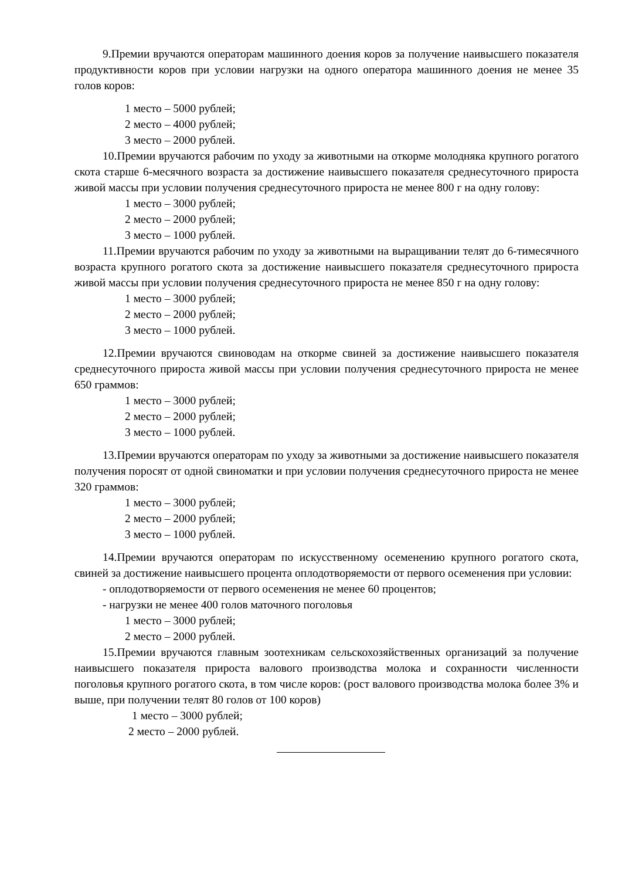9.Премии вручаются операторам машинного доения коров за получение наивысшего показателя продуктивности коров при условии нагрузки на одного оператора машинного доения не менее 35 голов коров:
1 место – 5000 рублей;
2 место – 4000 рублей;
3 место – 2000 рублей.
10.Премии вручаются рабочим по уходу за животными на откорме молодняка крупного рогатого скота старше 6-месячного возраста за достижение наивысшего показателя среднесуточного прироста живой массы при условии получения среднесуточного прироста не менее 800 г на одну голову:
1 место – 3000 рублей;
2 место – 2000 рублей;
3 место – 1000 рублей.
11.Премии вручаются рабочим по уходу за животными на выращивании телят до 6-тимесячного возраста крупного рогатого скота за достижение наивысшего показателя среднесуточного прироста живой массы при условии получения среднесуточного прироста не менее 850 г на одну голову:
1 место – 3000 рублей;
2 место – 2000 рублей;
3 место – 1000 рублей.
12.Премии вручаются свиноводам на откорме свиней за достижение наивысшего показателя среднесуточного прироста живой массы при условии получения среднесуточного прироста не менее 650 граммов:
1 место – 3000 рублей;
2 место – 2000 рублей;
3 место – 1000 рублей.
13.Премии вручаются операторам по уходу за животными за достижение наивысшего показателя получения поросят от одной свиноматки и при условии получения среднесуточного прироста не менее 320 граммов:
1 место – 3000 рублей;
2 место – 2000 рублей;
3 место – 1000 рублей.
14.Премии вручаются операторам по искусственному осеменению крупного рогатого скота, свиней за достижение наивысшего процента оплодотворяемости от первого осеменения при условии:
- оплодотворяемости от первого осеменения не менее 60 процентов;
- нагрузки не менее 400 голов маточного поголовья
1 место – 3000 рублей;
2 место – 2000 рублей.
15.Премии вручаются главным зоотехникам сельскохозяйственных организаций за получение наивысшего показателя прироста валового производства молока и сохранности численности поголовья крупного рогатого скота, в том числе коров: (рост валового производства молока более 3% и выше, при получении телят 80 голов от 100 коров)
1 место – 3000 рублей;
2 место – 2000 рублей.